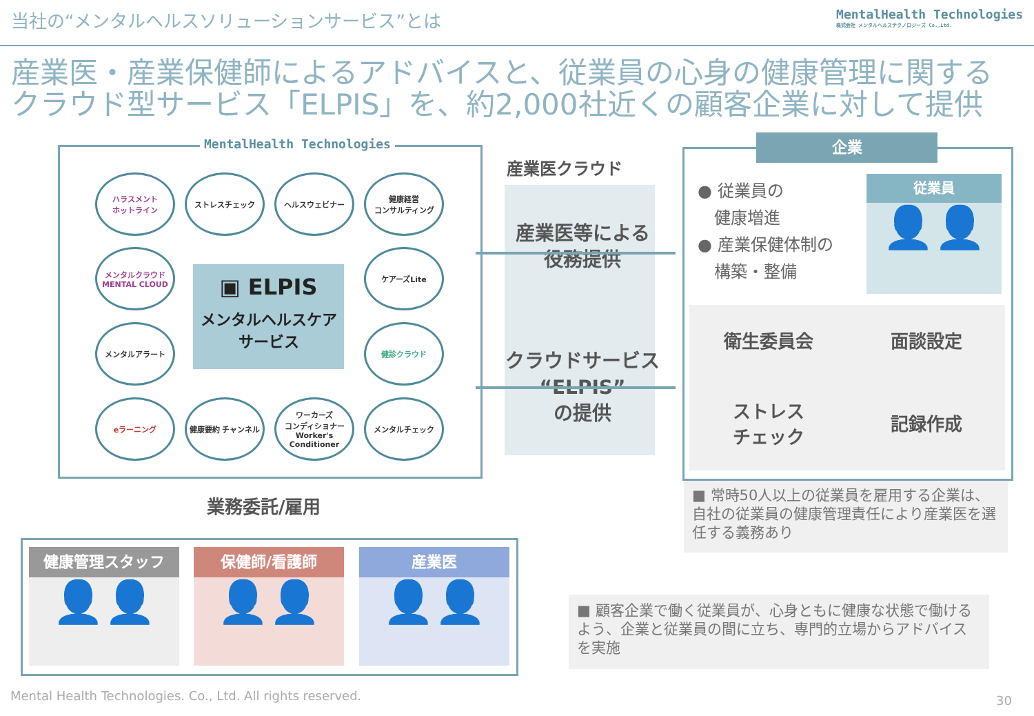当社の“メンタルヘルスソリューションサービス”とは
MentalHealth Technologies
株式会社 メンタルヘルステクノロジーズ Co.,Ltd.
産業医・産業保健師によるアドバイスと、従業員の心身の健康管理に関する
クラウド型サービス「ELPIS」を、約2,000社近くの顧客企業に対して提供
MentalHealth Technologies
ハラスメント
ホットライン
ストレスチェック ヘルスウェビナー
健康経営
コンサルティング
メンタルクラウド
MENTAL CLOUD
ケアーズLite
メンタルアラート 健診クラウド
eラーニング 健康要約 チャンネル
ワーカーズ
コンディショナー
Worker's Conditioner
メンタルチェック
▣ ELPIS
メンタルヘルスケア
サービス
産業医クラウド
産業医等による
役務提供
クラウドサービス
“ELPIS”
の提供
企業
● 従業員の
　健康増進
● 産業保健体制の
　構築・整備
従業員
👤👤
衛生委員会
面談設定
ストレス
チェック
記録作成
■ 常時50人以上の従業員を雇用する企業は、自社の従業員の健康管理責任により産業医を選任する義務あり
業務委託/雇用
健康管理スタッフ
👤👤
保健師/看護師
👤👤
産業医
👤👤
■ 顧客企業で働く従業員が、心身ともに健康な状態で働けるよう、企業と従業員の間に立ち、専門的立場からアドバイスを実施
Mental Health Technologies. Co., Ltd. All rights reserved.
30